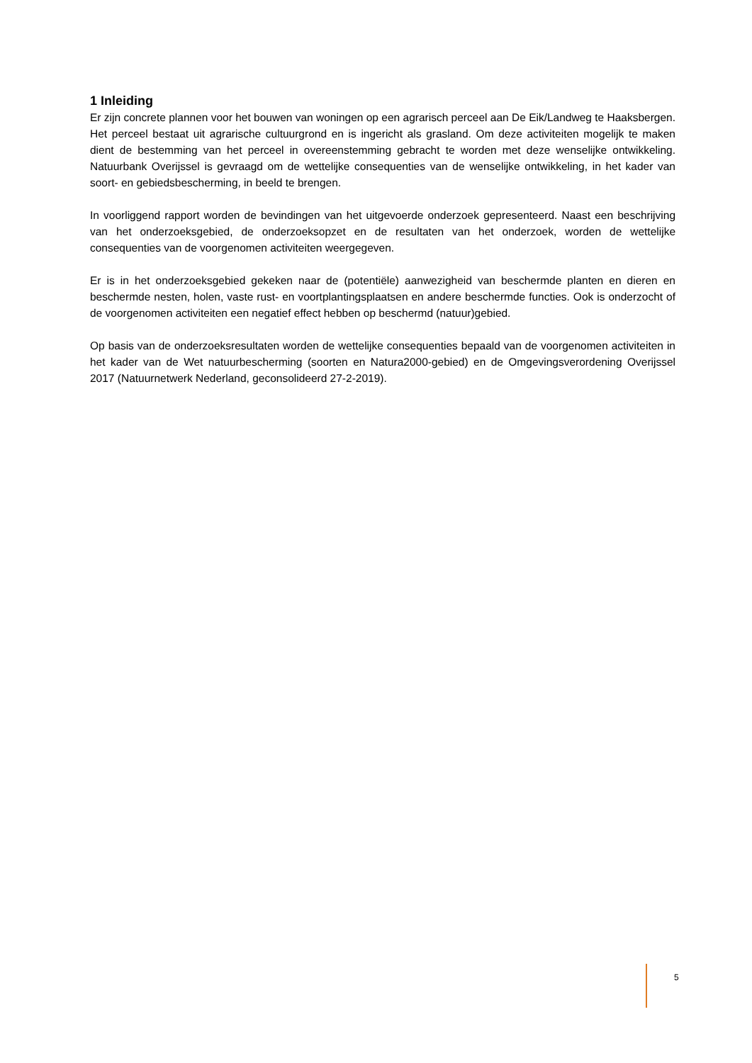1 Inleiding
Er zijn concrete plannen voor het bouwen van woningen op een agrarisch perceel aan De Eik/Landweg te Haaksbergen. Het perceel bestaat uit agrarische cultuurgrond en is ingericht als grasland. Om deze activiteiten mogelijk te maken dient de bestemming van het perceel in overeenstemming gebracht te worden met deze wenselijke ontwikkeling. Natuurbank Overijssel is gevraagd om de wettelijke consequenties van de wenselijke ontwikkeling, in het kader van soort- en gebiedsbescherming, in beeld te brengen.
In voorliggend rapport worden de bevindingen van het uitgevoerde onderzoek gepresenteerd. Naast een beschrijving van het onderzoeksgebied, de onderzoeksopzet en de resultaten van het onderzoek, worden de wettelijke consequenties van de voorgenomen activiteiten weergegeven.
Er is in het onderzoeksgebied gekeken naar de (potentiële) aanwezigheid van beschermde planten en dieren en beschermde nesten, holen, vaste rust- en voortplantingsplaatsen en andere beschermde functies. Ook is onderzocht of de voorgenomen activiteiten een negatief effect hebben op beschermd (natuur)gebied.
Op basis van de onderzoeksresultaten worden de wettelijke consequenties bepaald van de voorgenomen activiteiten in het kader van de Wet natuurbescherming (soorten en Natura2000-gebied) en de Omgevingsverordening Overijssel 2017 (Natuurnetwerk Nederland, geconsolideerd 27-2-2019).
5